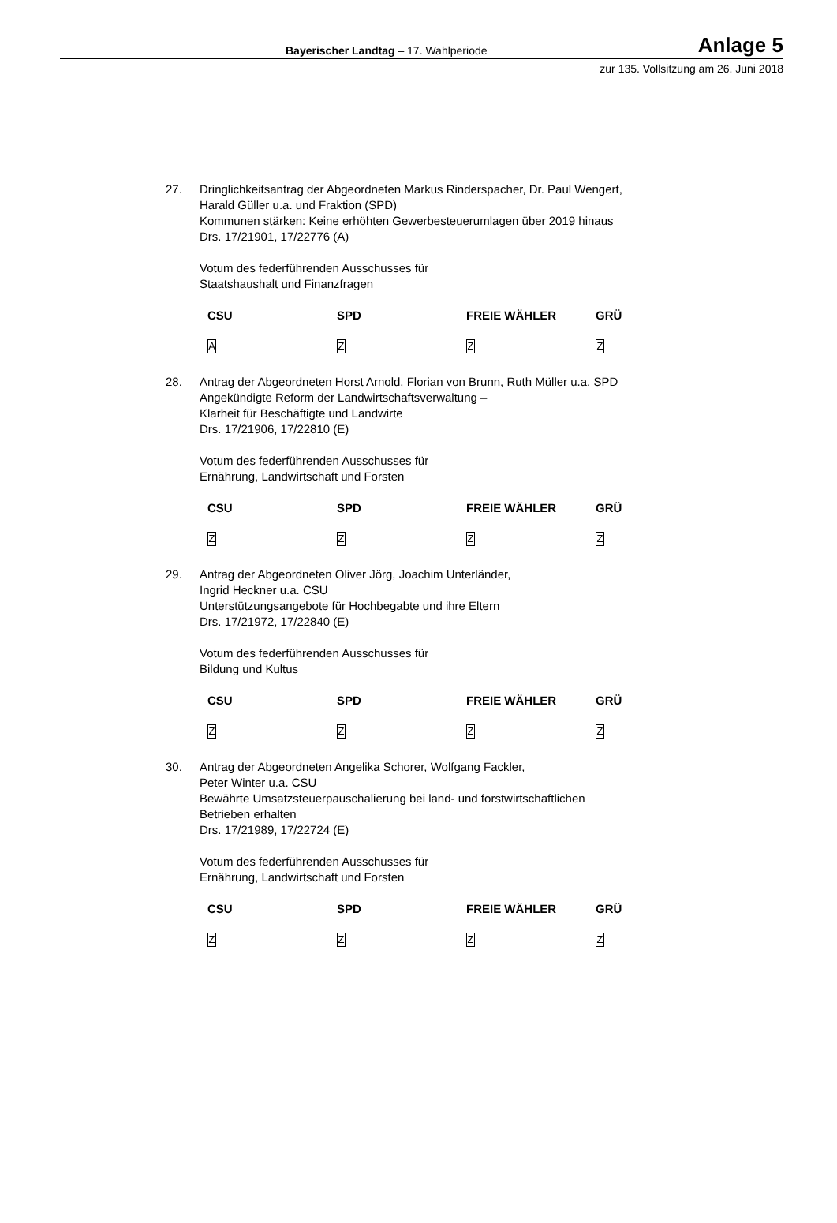Bayerischer Landtag – 17. Wahlperiode Anlage 5
zur 135. Vollsitzung am 26. Juni 2018
27. Dringlichkeitsantrag der Abgeordneten Markus Rinderspacher, Dr. Paul Wengert,
Harald Güller u.a. und Fraktion (SPD)
Kommunen stärken: Keine erhöhten Gewerbesteuerumlagen über 2019 hinaus
Drs. 17/21901, 17/22776 (A)
Votum des federführenden Ausschusses für
Staatshaushalt und Finanzfragen
| CSU | SPD | FREIE WÄHLER | GRÜ |
| --- | --- | --- | --- |
| A | Z | Z | Z |
28. Antrag der Abgeordneten Horst Arnold, Florian von Brunn, Ruth Müller u.a. SPD
Angekündigte Reform der Landwirtschaftsverwaltung –
Klarheit für Beschäftigte und Landwirte
Drs. 17/21906, 17/22810 (E)
Votum des federführenden Ausschusses für
Ernährung, Landwirtschaft und Forsten
| CSU | SPD | FREIE WÄHLER | GRÜ |
| --- | --- | --- | --- |
| Z | Z | Z | Z |
29. Antrag der Abgeordneten Oliver Jörg, Joachim Unterländer,
Ingrid Heckner u.a. CSU
Unterstützungsangebote für Hochbegabte und ihre Eltern
Drs. 17/21972, 17/22840 (E)
Votum des federführenden Ausschusses für
Bildung und Kultus
| CSU | SPD | FREIE WÄHLER | GRÜ |
| --- | --- | --- | --- |
| Z | Z | Z | Z |
30. Antrag der Abgeordneten Angelika Schorer, Wolfgang Fackler,
Peter Winter u.a. CSU
Bewährte Umsatzsteuerpauschalierung bei land- und forstwirtschaftlichen
Betrieben erhalten
Drs. 17/21989, 17/22724 (E)
Votum des federführenden Ausschusses für
Ernährung, Landwirtschaft und Forsten
| CSU | SPD | FREIE WÄHLER | GRÜ |
| --- | --- | --- | --- |
| Z | Z | Z | Z |